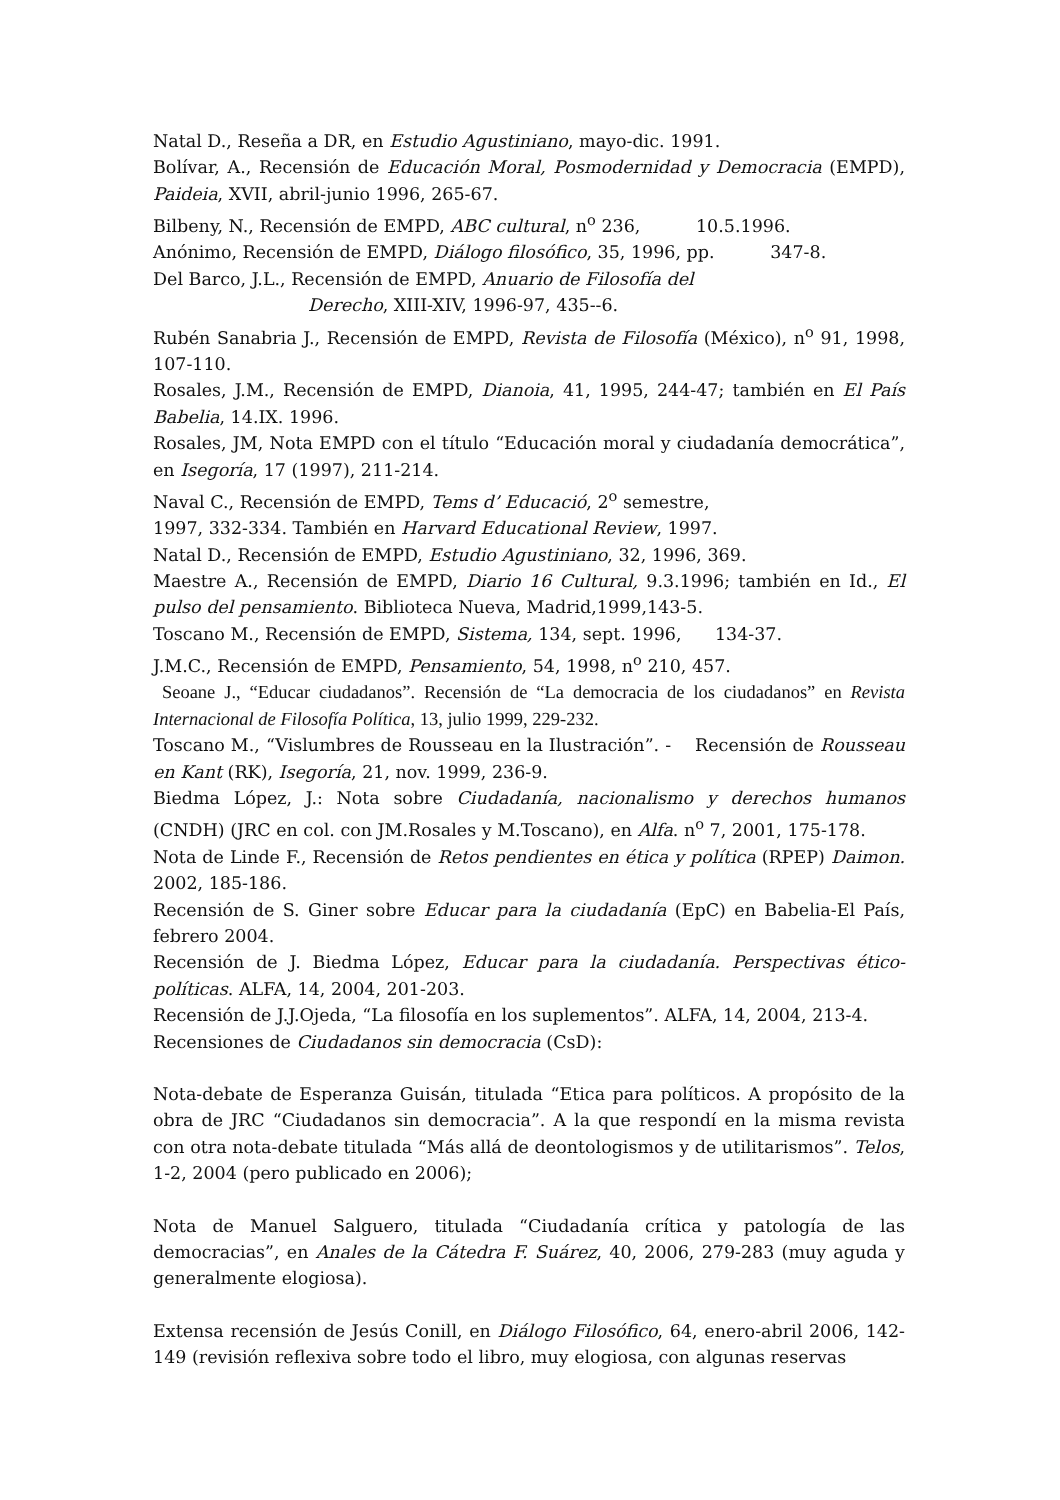Natal D., Reseña a DR, en Estudio Agustiniano, mayo-dic. 1991.
Bolívar, A., Recensión de Educación Moral, Posmodernidad y Democracia (EMPD), Paideia, XVII, abril-junio 1996, 265-67.
Bilbeny, N., Recensión de EMPD, ABC cultural, n<sup>o</sup> 236, 10.5.1996.
Anónimo, Recensión de EMPD, Diálogo filosófico, 35, 1996, pp. 347-8.
Del Barco, J.L., Recensión de EMPD, Anuario de Filosofía del
Derecho, XIII-XIV, 1996-97, 435--6.
Rubén Sanabria J., Recensión de EMPD, Revista de Filosofía (México), n<sup>o</sup> 91, 1998, 107-110.
Rosales, J.M., Recensión de EMPD, Dianoia, 41, 1995, 244-47; también en El País Babelia, 14.IX. 1996.
Rosales, JM, Nota EMPD con el título “Educación moral y ciudadanía democrática”, en Isegoría, 17 (1997), 211-214.
Naval C., Recensión de EMPD, Tems d’ Educació, 2<sup>o</sup> semestre,
1997, 332-334. También en Harvard Educational Review, 1997.
Natal D., Recensión de EMPD, Estudio Agustiniano, 32, 1996, 369.
Maestre A., Recensión de EMPD, Diario 16 Cultural, 9.3.1996; también en Id., El pulso del pensamiento. Biblioteca Nueva, Madrid,1999,143-5.
Toscano M., Recensión de EMPD, Sistema, 134, sept. 1996, 134-37.
J.M.C., Recensión de EMPD, Pensamiento, 54, 1998, n<sup>o</sup> 210, 457.
Seoane J., “Educar ciudadanos”. Recensión de “La democracia de los ciudadanos” en Revista Internacional de Filosofía Política, 13, julio 1999, 229-232.
Toscano M., “Vislumbres de Rousseau en la Ilustración”. - Recensión de Rousseau en Kant (RK), Isegoría, 21, nov. 1999, 236-9.
Biedma López, J.: Nota sobre Ciudadanía, nacionalismo y derechos humanos (CNDH) (JRC en col. con JM.Rosales y M.Toscano), en Alfa. n<sup>o</sup> 7, 2001, 175-178.
Nota de Linde F., Recensión de Retos pendientes en ética y política (RPEP) Daimon. 2002, 185-186.
Recensión de S. Giner sobre Educar para la ciudadanía (EpC) en Babelia-El País, febrero 2004.
Recensión de J. Biedma López, Educar para la ciudadanía. Perspectivas ético-políticas. ALFA, 14, 2004, 201-203.
Recensión de J.J.Ojeda, “La filosofía en los suplementos”. ALFA, 14, 2004, 213-4.
Recensiones de Ciudadanos sin democracia (CsD):
Nota-debate de Esperanza Guisán, titulada “Etica para políticos. A propósito de la obra de JRC “Ciudadanos sin democracia”. A la que respondí en la misma revista con otra nota-debate titulada “Más allá de deontologismos y de utilitarismos”. Telos, 1-2, 2004 (pero publicado en 2006);
Nota de Manuel Salguero, titulada “Ciudadanía crítica y patología de las democracias”, en Anales de la Cátedra F. Suárez, 40, 2006, 279-283 (muy aguda y generalmente elogiosa).
Extensa recensión de Jesús Conill, en Diálogo Filosófico, 64, enero-abril 2006, 142-149 (revisión reflexiva sobre todo el libro, muy elogiosa, con algunas reservas